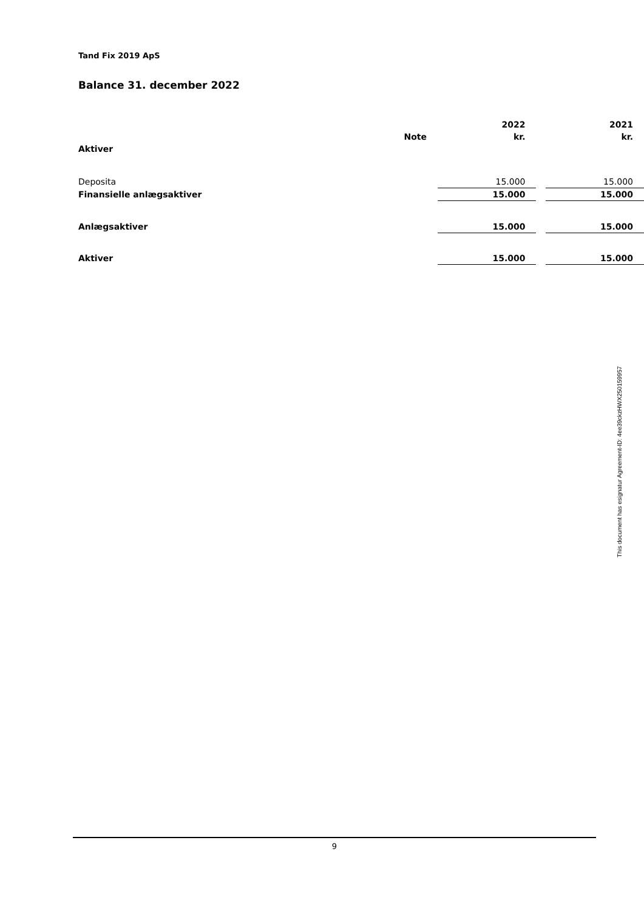Tand Fix 2019 ApS
Balance 31. december 2022
| | | 2022 | | 2021 |
| --- | --- | --- | --- | --- |
| | Note | kr. | | kr. |
| Aktiver | | | | |
| Deposita | | 15.000 | | 15.000 |
| Finansielle anlægsaktiver | | 15.000 | | 15.000 |
| Anlægsaktiver | | 15.000 | | 15.000 |
| Aktiver | | 15.000 | | 15.000 |
This document has esignatur Agreement-ID: 4ee39ckzHWX250159957
9